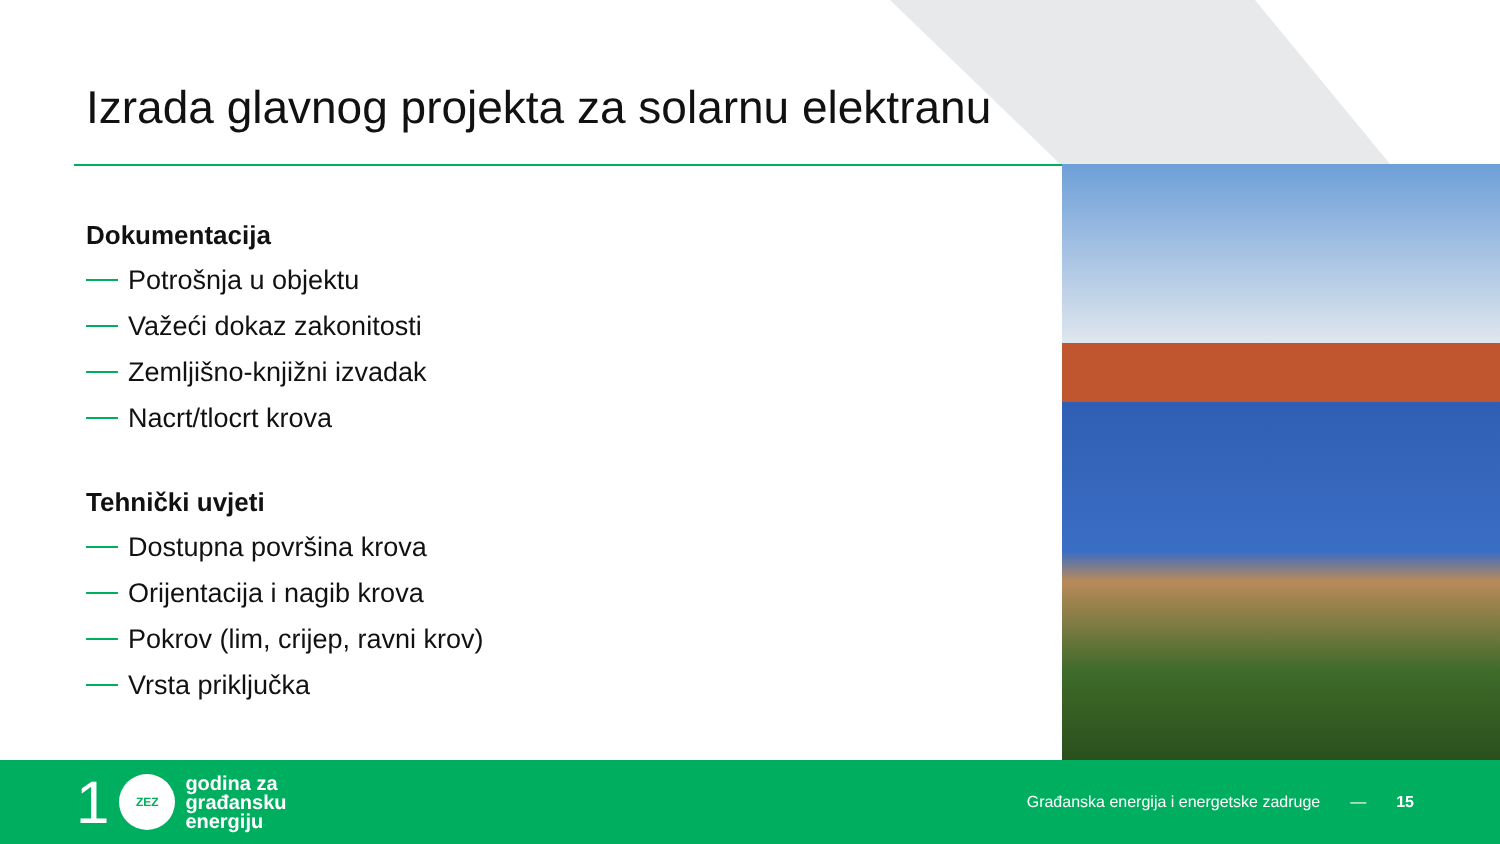Izrada glavnog projekta za solarnu elektranu
Dokumentacija
Potrošnja u objektu
Važeći dokaz zakonitosti
Zemljišno-knjižni izvadak
Nacrt/tlocrt krova
Tehnički uvjeti
Dostupna površina krova
Orijentacija i nagib krova
Pokrov (lim, crijep, ravni krov)
Vrsta priključka
1
ZEZ
godina za
građansku
energiju
Građanska energija i energetske zadruge — 15